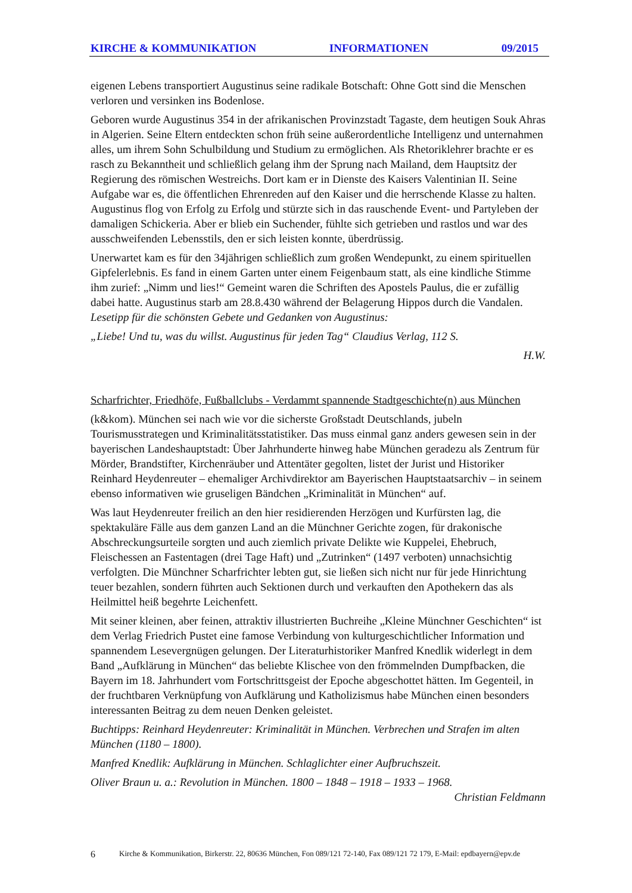KIRCHE & KOMMUNIKATION INFORMATIONEN 09/2015
eigenen Lebens transportiert Augustinus seine radikale Botschaft: Ohne Gott sind die Menschen verloren und versinken ins Bodenlose.
Geboren wurde Augustinus 354 in der afrikanischen Provinzstadt Tagaste, dem heutigen Souk Ahras in Algerien. Seine Eltern entdeckten schon früh seine außerordentliche Intelligenz und unternahmen alles, um ihrem Sohn Schulbildung und Studium zu ermöglichen. Als Rhetoriklehrer brachte er es rasch zu Bekanntheit und schließlich gelang ihm der Sprung nach Mailand, dem Hauptsitz der Regierung des römischen Westreichs. Dort kam er in Dienste des Kaisers Valentinian II. Seine Aufgabe war es, die öffentlichen Ehrenreden auf den Kaiser und die herrschende Klasse zu halten. Augustinus flog von Erfolg zu Erfolg und stürzte sich in das rauschende Event- und Partyleben der damaligen Schickeria. Aber er blieb ein Suchender, fühlte sich getrieben und rastlos und war des ausschweifenden Lebensstils, den er sich leisten konnte, überdrüssig.
Unerwartet kam es für den 34jährigen schließlich zum großen Wendepunkt, zu einem spirituellen Gipfelerlebnis. Es fand in einem Garten unter einem Feigenbaum statt, als eine kindliche Stimme ihm zurief: „Nimm und lies!“ Gemeint waren die Schriften des Apostels Paulus, die er zufällig dabei hatte. Augustinus starb am 28.8.430 während der Belagerung Hippos durch die Vandalen.
Lesetipp für die schönsten Gebete und Gedanken von Augustinus:
„Liebe! Und tu, was du willst. Augustinus für jeden Tag“ Claudius Verlag, 112 S.
H.W.
Scharfrichter, Friedhöfe, Fußballclubs - Verdammt spannende Stadtgeschichte(n) aus München
(k&kom). München sei nach wie vor die sicherste Großstadt Deutschlands, jubeln Tourismusstrategen und Kriminalitätsstatistiker. Das muss einmal ganz anders gewesen sein in der bayerischen Landeshauptstadt: Über Jahrhunderte hinweg habe München geradezu als Zentrum für Mörder, Brandstifter, Kirchenräuber und Attentäter gegolten, listet der Jurist und Historiker Reinhard Heydenreuter – ehemaliger Archivdirektor am Bayerischen Hauptstaatsarchiv – in seinem ebenso informativen wie gruseligen Bändchen „Kriminalität in München“ auf.
Was laut Heydenreuter freilich an den hier residierenden Herzögen und Kurfürsten lag, die spektakuläre Fälle aus dem ganzen Land an die Münchner Gerichte zogen, für drakonische Abschreckungsurteile sorgten und auch ziemlich private Delikte wie Kuppelei, Ehebruch, Fleischessen an Fastentagen (drei Tage Haft) und „Zutrinken“ (1497 verboten) unnachsichtig verfolgten. Die Münchner Scharfrichter lebten gut, sie ließen sich nicht nur für jede Hinrichtung teuer bezahlen, sondern führten auch Sektionen durch und verkauften den Apothekern das als Heilmittel heiß begehrte Leichenfett.
Mit seiner kleinen, aber feinen, attraktiv illustrierten Buchreihe „Kleine Münchner Geschichten“ ist dem Verlag Friedrich Pustet eine famose Verbindung von kulturgeschichtlicher Information und spannendem Lesevergnügen gelungen. Der Literaturhistoriker Manfred Knedlik widerlegt in dem Band „Aufklärung in München“ das beliebte Klischee von den frömmelnden Dumpfbacken, die Bayern im 18. Jahrhundert vom Fortschrittsgeist der Epoche abgeschottet hätten. Im Gegenteil, in der fruchtbaren Verknüpfung von Aufklärung und Katholizismus habe München einen besonders interessanten Beitrag zu dem neuen Denken geleistet.
Buchtipps: Reinhard Heydenreuter: Kriminalität in München. Verbrechen und Strafen im alten München (1180 – 1800).
Manfred Knedlik: Aufklärung in München. Schlaglichter einer Aufbruchszeit.
Oliver Braun u. a.: Revolution in München. 1800 – 1848 – 1918 – 1933 – 1968.
Christian Feldmann
6 Kirche & Kommunikation, Birkerstr. 22, 80636 München, Fon 089/121 72-140, Fax 089/121 72 179, E-Mail: epdbayern@epv.de